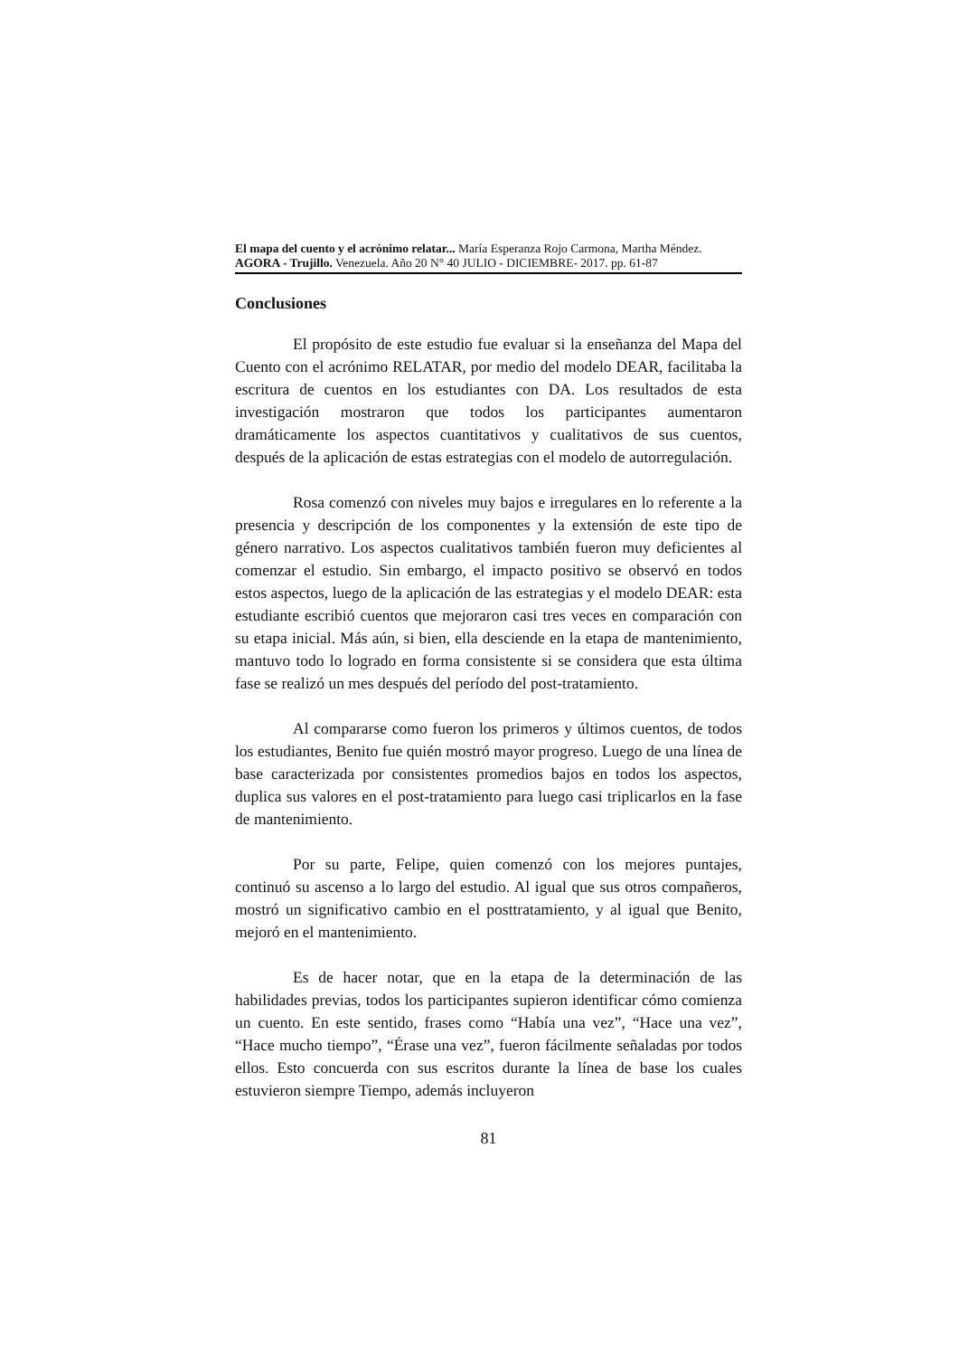El mapa del cuento y el acrónimo relatar... María Esperanza Rojo Carmona, Martha Méndez.
AGORA - Trujillo. Venezuela. Año 20 N° 40 JULIO - DICIEMBRE- 2017. pp. 61-87
Conclusiones
El propósito de este estudio fue evaluar si la enseñanza del Mapa del Cuento con el acrónimo RELATAR, por medio del modelo DEAR, facilitaba la escritura de cuentos en los estudiantes con DA. Los resultados de esta investigación mostraron que todos los participantes aumentaron dramáticamente los aspectos cuantitativos y cualitativos de sus cuentos, después de la aplicación de estas estrategias con el modelo de autorregulación.
Rosa comenzó con niveles muy bajos e irregulares en lo referente a la presencia y descripción de los componentes y la extensión de este tipo de género narrativo. Los aspectos cualitativos también fueron muy deficientes al comenzar el estudio. Sin embargo, el impacto positivo se observó en todos estos aspectos, luego de la aplicación de las estrategias y el modelo DEAR: esta estudiante escribió cuentos que mejoraron casi tres veces en comparación con su etapa inicial. Más aún, si bien, ella desciende en la etapa de mantenimiento, mantuvo todo lo logrado en forma consistente si se considera que esta última fase se realizó un mes después del período del post-tratamiento.
Al compararse como fueron los primeros y últimos cuentos, de todos los estudiantes, Benito fue quién mostró mayor progreso. Luego de una línea de base caracterizada por consistentes promedios bajos en todos los aspectos, duplica sus valores en el post-tratamiento para luego casi triplicarlos en la fase de mantenimiento.
Por su parte, Felipe, quien comenzó con los mejores puntajes, continuó su ascenso a lo largo del estudio. Al igual que sus otros compañeros, mostró un significativo cambio en el posttratamiento, y al igual que Benito, mejoró en el mantenimiento.
Es de hacer notar, que en la etapa de la determinación de las habilidades previas, todos los participantes supieron identificar cómo comienza un cuento. En este sentido, frases como “Había una vez”, “Hace una vez”, “Hace mucho tiempo”, “Érase una vez”, fueron fácilmente señaladas por todos ellos. Esto concuerda con sus escritos durante la línea de base los cuales estuvieron siempre Tiempo, además incluyeron
81